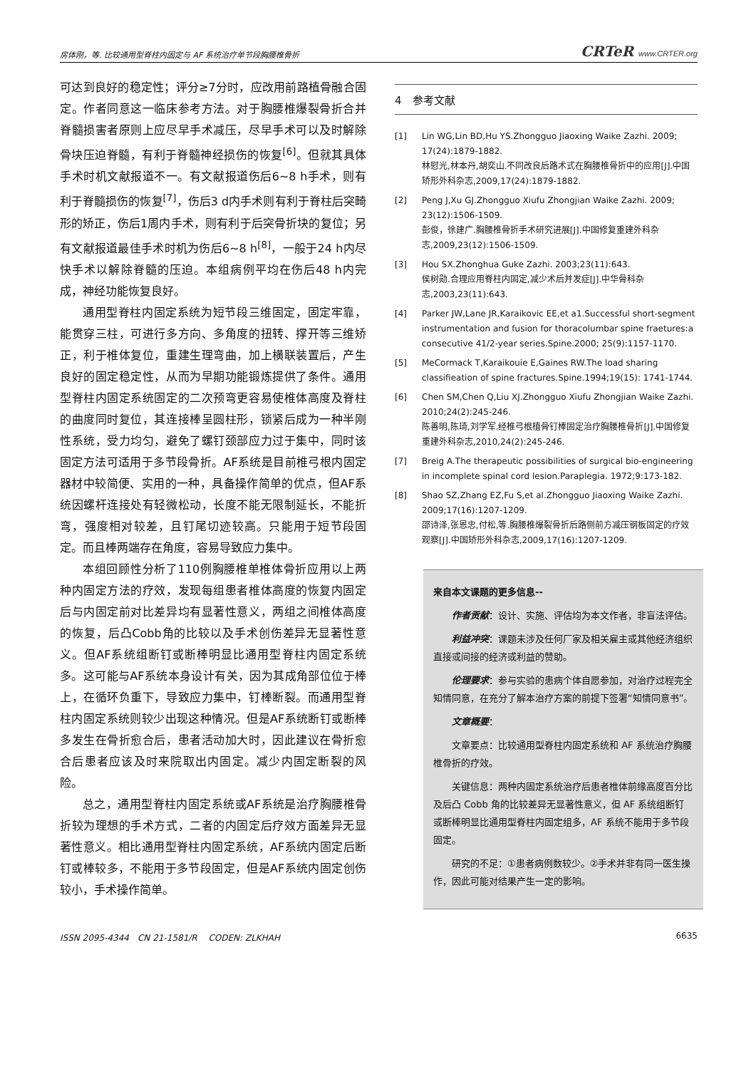房体刚，等. 比较通用型脊柱内固定与 AF 系统治疗单节段胸腰椎骨折 CRTeR www.CRTER.org
可达到良好的稳定性；评分≥7分时，应改用前路植骨融合固定。作者同意这一临床参考方法。对于胸腰椎爆裂骨折合并脊髓损害者原则上应尽早手术减压，尽早手术可以及时解除骨块压迫脊髓，有利于脊髓神经损伤的恢复<sup>[6]</sup>。但就其具体手术时机文献报道不一。有文献报道伤后6~8 h手术，则有利于脊髓损伤的恢复<sup>[7]</sup>，伤后3 d内手术则有利于脊柱后突畸形的矫正，伤后1周内手术，则有利于后突骨折块的复位；另有文献报道最佳手术时机为伤后6~8 h<sup>[8]</sup>，一般于24 h内尽快手术以解除脊髓的压迫。本组病例平均在伤后48 h内完成，神经功能恢复良好。
通用型脊柱内固定系统为短节段三维固定，固定牢靠，能贯穿三柱，可进行多方向、多角度的扭转、撑开等三维矫正，利于椎体复位，重建生理弯曲，加上横联装置后，产生良好的固定稳定性，从而为早期功能锻炼提供了条件。通用型脊柱内固定系统固定的二次预弯更容易使椎体高度及脊柱的曲度同时复位，其连接棒呈圆柱形，锁紧后成为一种半刚性系统，受力均匀，避免了螺钉颈部应力过于集中，同时该固定方法可适用于多节段骨折。AF系统是目前椎弓根内固定器材中较简便、实用的一种，具备操作简单的优点，但AF系统因螺杆连接处有轻微松动，长度不能无限制延长，不能折弯，强度相对较差，且钉尾切迹较高。只能用于短节段固定。而且棒两端存在角度，容易导致应力集中。
本组回顾性分析了110例胸腰椎单椎体骨折应用以上两种内固定方法的疗效，发现每组患者椎体高度的恢复内固定后与内固定前对比差异均有显著性意义，两组之间椎体高度的恢复，后凸Cobb角的比较以及手术创伤差异无显著性意义。但AF系统组断钉或断棒明显比通用型脊柱内固定系统多。这可能与AF系统本身设计有关，因为其成角部位位于棒上，在循环负重下，导致应力集中，钉棒断裂。而通用型脊柱内固定系统则较少出现这种情况。但是AF系统断钉或断棒多发生在骨折愈合后，患者活动加大时，因此建议在骨折愈合后患者应该及时来院取出内固定。减少内固定断裂的风险。
总之，通用型脊柱内固定系统或AF系统是治疗胸腰椎骨折较为理想的手术方式，二者的内固定后疗效方面差异无显著性意义。相比通用型脊柱内固定系统，AF系统内固定后断钉或棒较多，不能用于多节段固定，但是AF系统内固定创伤较小，手术操作简单。
4　参考文献
[1] Lin WG,Lin BD,Hu YS.Zhongguo Jiaoxing Waike Zazhi. 2009; 17(24):1879-1882.
林慰光,林本丹,胡奕山.不同改良后路术式在胸腰椎骨折中的应用[J].中国矫形外科杂志,2009,17(24):1879-1882.
[2] Peng J,Xu GJ.Zhongguo Xiufu Zhongjian Waike Zazhi. 2009; 23(12):1506-1509.
彭俊，徐建广.胸腰椎骨折手术研究进展[J].中国修复重建外科杂志,2009,23(12):1506-1509.
[3] Hou SX.Zhonghua Guke Zazhi. 2003;23(11):643.
侯树勋.合理应用脊柱内固定,减少术后并发症[J].中华骨科杂志,2003,23(11):643.
[4] Parker JW,Lane JR,Karaikovic EE,et a1.Successful short-segment instrumentation and fusion for thoracolumbar spine fraetures:a consecutive 41/2-year series.Spine.2000; 25(9):1157-1170.
[5] MeCormack T,Karaikouie E,Gaines RW.The load sharing classifieation of spine fractures.Spine.1994;19(15): 1741-1744.
[6] Chen SM,Chen Q,Liu XJ.Zhongguo Xiufu Zhongjian Waike Zazhi. 2010;24(2):245-246.
陈善明,陈琦,刘学军.经椎弓根植骨钉棒固定治疗胸腰椎骨折[J].中国修复重建外科杂志,2010,24(2):245-246.
[7] Breig A.The therapeutic possibilities of surgical bio-engineering in incomplete spinal cord lesion.Paraplegia. 1972;9:173-182.
[8] Shao SZ,Zhang EZ,Fu S,et al.Zhongguo Jiaoxing Waike Zazhi. 2009;17(16):1207-1209.
邵诗泽,张恩忠,付松,等.胸腰椎爆裂骨折后路侧前方减压钢板固定的疗效观察[J].中国矫形外科杂志,2009,17(16):1207-1209.
来自本文课题的更多信息--
作者贡献：设计、实施、评估均为本文作者，非盲法评估。
利益冲突：课题未涉及任何厂家及相关雇主或其他经济组织直接或间接的经济或利益的赞助。
伦理要求：参与实验的患病个体自愿参加，对治疗过程完全知情同意，在充分了解本治疗方案的前提下签署“知情同意书”。
文章概要：
文章要点：比较通用型脊柱内固定系统和 AF 系统治疗胸腰椎骨折的疗效。
关键信息：两种内固定系统治疗后患者椎体前缘高度百分比及后凸 Cobb 角的比较差异无显著性意义，但 AF 系统组断钉或断棒明显比通用型脊柱内固定组多，AF 系统不能用于多节段固定。
研究的不足：①患者病例数较少。②手术并非有同一医生操作，因此可能对结果产生一定的影响。
ISSN 2095-4344　CN 21-1581/R　 CODEN: ZLKHAH 6635